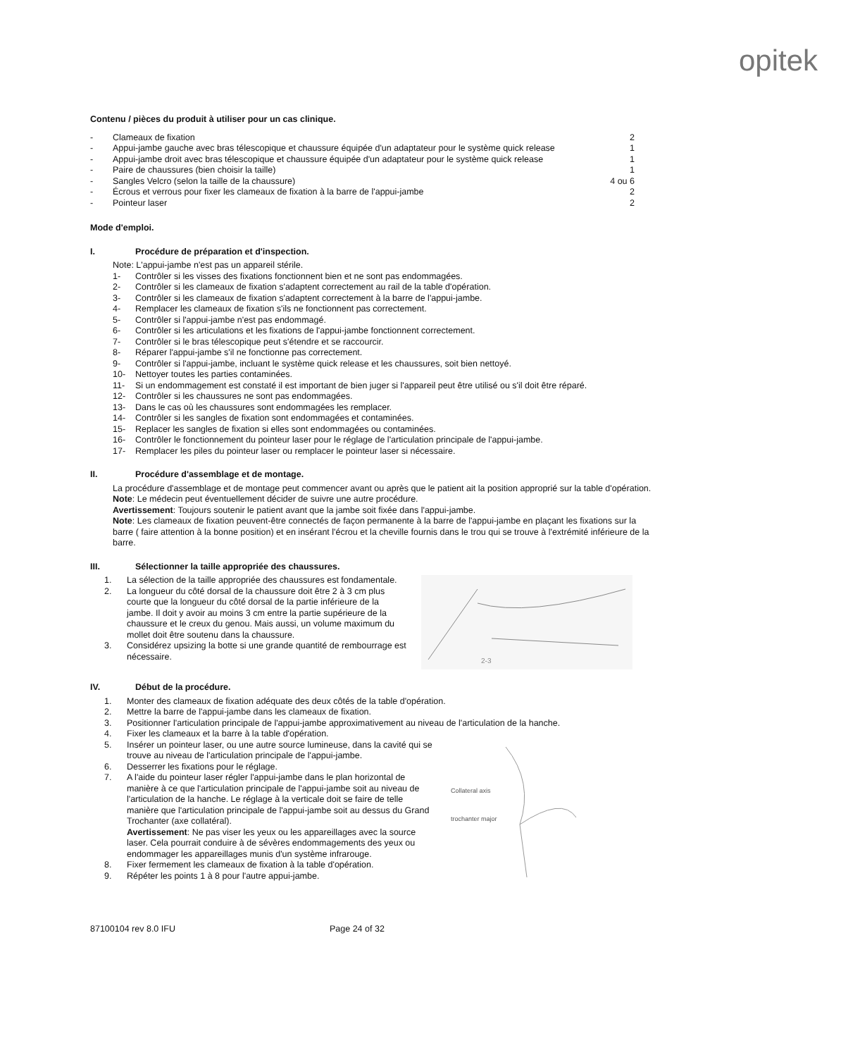opitek
Contenu / pièces du produit à utiliser pour un cas clinique.
- Clameaux de fixation 2
- Appui-jambe gauche avec bras télescopique et chaussure équipée d'un adaptateur pour le système quick release 1
- Appui-jambe droit avec bras télescopique et chaussure équipée d'un adaptateur pour le système quick release 1
- Paire de chaussures (bien choisir la taille) 1
- Sangles Velcro (selon la taille de la chaussure) 4 ou 6
- Écrous et verrous pour fixer les clameaux de fixation à la barre de l'appui-jambe 2
- Pointeur laser 2
Mode d'emploi.
I. Procédure de préparation et d'inspection.
Note: L'appui-jambe n'est pas un appareil stérile.
1- Contrôler si les visses des fixations fonctionnent bien et ne sont pas endommagées.
2- Contrôler si les clameaux de fixation s'adaptent correctement au rail de la table d'opération.
3- Contrôler si les clameaux de fixation s'adaptent correctement à la barre de l'appui-jambe.
4- Remplacer les clameaux de fixation s'ils ne fonctionnent pas correctement.
5- Contrôler si l'appui-jambe n'est pas endommagé.
6- Contrôler si les articulations et les fixations de l'appui-jambe fonctionnent correctement.
7- Contrôler si le bras télescopique peut s'étendre et se raccourcir.
8- Réparer l'appui-jambe s'il ne fonctionne pas correctement.
9- Contrôler si l'appui-jambe, incluant le système quick release et les chaussures, soit bien nettoyé.
10- Nettoyer toutes les parties contaminées.
11- Si un endommagement est constaté il est important de bien juger si l'appareil peut être utilisé ou s'il doit être réparé.
12- Contrôler si les chaussures ne sont pas endommagées.
13- Dans le cas où les chaussures sont endommagées les remplacer.
14- Contrôler si les sangles de fixation sont endommagées et contaminées.
15- Replacer les sangles de fixation si elles sont endommagées ou contaminées.
16- Contrôler le fonctionnement du pointeur laser pour le réglage de l'articulation principale de l'appui-jambe.
17- Remplacer les piles du pointeur laser ou remplacer le pointeur laser si nécessaire.
II. Procédure d'assemblage et de montage.
La procédure d'assemblage et de montage peut commencer avant ou après que le patient ait la position approprié sur la table d'opération.
Note: Le médecin peut éventuellement décider de suivre une autre procédure.
Avertissement: Toujours soutenir le patient avant que la jambe soit fixée dans l'appui-jambe.
Note: Les clameaux de fixation peuvent-être connectés de façon permanente à la barre de l'appui-jambe en plaçant les fixations sur la barre ( faire attention à la bonne position) et en insérant l'écrou et la cheville fournis dans le trou qui se trouve à l'extrémité inférieure de la barre.
III. Sélectionner la taille appropriée des chaussures.
1. La sélection de la taille appropriée des chaussures est fondamentale.
2. La longueur du côté dorsal de la chaussure doit être 2 à 3 cm plus courte que la longueur du côté dorsal de la partie inférieure de la jambe. Il doit y avoir au moins 3 cm entre la partie supérieure de la chaussure et le creux du genou. Mais aussi, un volume maximum du mollet doit être soutenu dans la chaussure.
3. Considérez upsizing la botte si une grande quantité de rembourrage est nécessaire.
2-3
IV. Début de la procédure.
1. Monter des clameaux de fixation adéquate des deux côtés de la table d'opération.
2. Mettre la barre de l'appui-jambe dans les clameaux de fixation.
3. Positionner l'articulation principale de l'appui-jambe approximativement au niveau de l'articulation de la hanche.
4. Fixer les clameaux et la barre à la table d'opération.
5. Insérer un pointeur laser, ou une autre source lumineuse, dans la cavité qui se trouve au niveau de l'articulation principale de l'appui-jambe.
6. Desserrer les fixations pour le réglage.
7. A l'aide du pointeur laser régler l'appui-jambe dans le plan horizontal de manière à ce que l'articulation principale de l'appui-jambe soit au niveau de l'articulation de la hanche. Le réglage à la verticale doit se faire de telle manière que l'articulation principale de l'appui-jambe soit au dessus du Grand Trochanter (axe collatéral).
Avertissement: Ne pas viser les yeux ou les appareillages avec la source laser. Cela pourrait conduire à de sévères endommagements des yeux ou endommager les appareillages munis d'un système infrarouge.
8. Fixer fermement les clameaux de fixation à la table d'opération.
9. Répéter les points 1 à 8 pour l'autre appui-jambe.
Collateral axis
trochanter major
87100104 rev 8.0 IFU Page 24 of 32